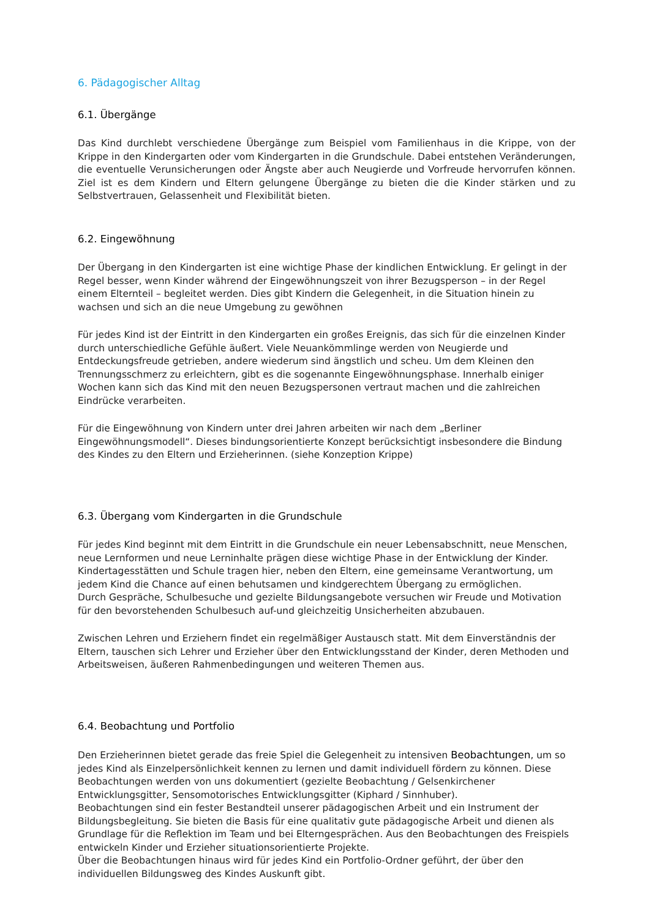6. Pädagogischer Alltag
6.1. Übergänge
Das Kind durchlebt verschiedene Übergänge zum Beispiel vom Familienhaus in die Krippe, von der Krippe in den Kindergarten oder vom Kindergarten in die Grundschule. Dabei entstehen Veränderungen, die eventuelle Verunsicherungen oder Ängste aber auch Neugierde und Vorfreude hervorrufen können. Ziel ist es dem Kindern und Eltern gelungene Übergänge zu bieten die die Kinder stärken und zu Selbstvertrauen, Gelassenheit und Flexibilität bieten.
6.2. Eingewöhnung
Der Übergang in den Kindergarten ist eine wichtige Phase der kindlichen Entwicklung. Er gelingt in der Regel besser, wenn Kinder während der Eingewöhnungszeit von ihrer Bezugsperson – in der Regel einem Elternteil – begleitet werden. Dies gibt Kindern die Gelegenheit, in die Situation hinein zu wachsen und sich an die neue Umgebung zu gewöhnen
Für jedes Kind ist der Eintritt in den Kindergarten ein großes Ereignis, das sich für die einzelnen Kinder durch unterschiedliche Gefühle äußert. Viele Neuankömmlinge werden von Neugierde und Entdeckungsfreude getrieben, andere wiederum sind ängstlich und scheu. Um dem Kleinen den Trennungsschmerz zu erleichtern, gibt es die sogenannte Eingewöhnungsphase. Innerhalb einiger Wochen kann sich das Kind mit den neuen Bezugspersonen vertraut machen und die zahlreichen Eindrücke verarbeiten.
Für die Eingewöhnung von Kindern unter drei Jahren arbeiten wir nach dem „Berliner Eingewöhnungsmodell“. Dieses bindungsorientierte Konzept berücksichtigt insbesondere die Bindung des Kindes zu den Eltern und Erzieherinnen. (siehe Konzeption Krippe)
6.3. Übergang vom Kindergarten in die Grundschule
Für jedes Kind beginnt mit dem Eintritt in die Grundschule ein neuer Lebensabschnitt, neue Menschen, neue Lernformen und neue Lerninhalte prägen diese wichtige Phase in der Entwicklung der Kinder. Kindertagesstätten und Schule tragen hier, neben den Eltern, eine gemeinsame Verantwortung, um jedem Kind die Chance auf einen behutsamen und kindgerechtem Übergang zu ermöglichen.
Durch Gespräche, Schulbesuche und gezielte Bildungsangebote versuchen wir Freude und Motivation für den bevorstehenden Schulbesuch auf-und gleichzeitig Unsicherheiten abzubauen.
Zwischen Lehren und Erziehern findet ein regelmäßiger Austausch statt. Mit dem Einverständnis der Eltern, tauschen sich Lehrer und Erzieher über den Entwicklungsstand der Kinder, deren Methoden und Arbeitsweisen, äußeren Rahmenbedingungen und weiteren Themen aus.
6.4. Beobachtung und Portfolio
Den Erzieherinnen bietet gerade das freie Spiel die Gelegenheit zu intensiven Beobachtungen, um so jedes Kind als Einzelpersönlichkeit kennen zu lernen und damit individuell fördern zu können. Diese Beobachtungen werden von uns dokumentiert (gezielte Beobachtung / Gelsenkirchener Entwicklungsgitter, Sensomotorisches Entwicklungsgitter (Kiphard / Sinnhuber).
Beobachtungen sind ein fester Bestandteil unserer pädagogischen Arbeit und ein Instrument der Bildungsbegleitung. Sie bieten die Basis für eine qualitativ gute pädagogische Arbeit und dienen als Grundlage für die Reflektion im Team und bei Elterngesprächen. Aus den Beobachtungen des Freispiels entwickeln Kinder und Erzieher situationsorientierte Projekte.
Über die Beobachtungen hinaus wird für jedes Kind ein Portfolio-Ordner geführt, der über den individuellen Bildungsweg des Kindes Auskunft gibt.